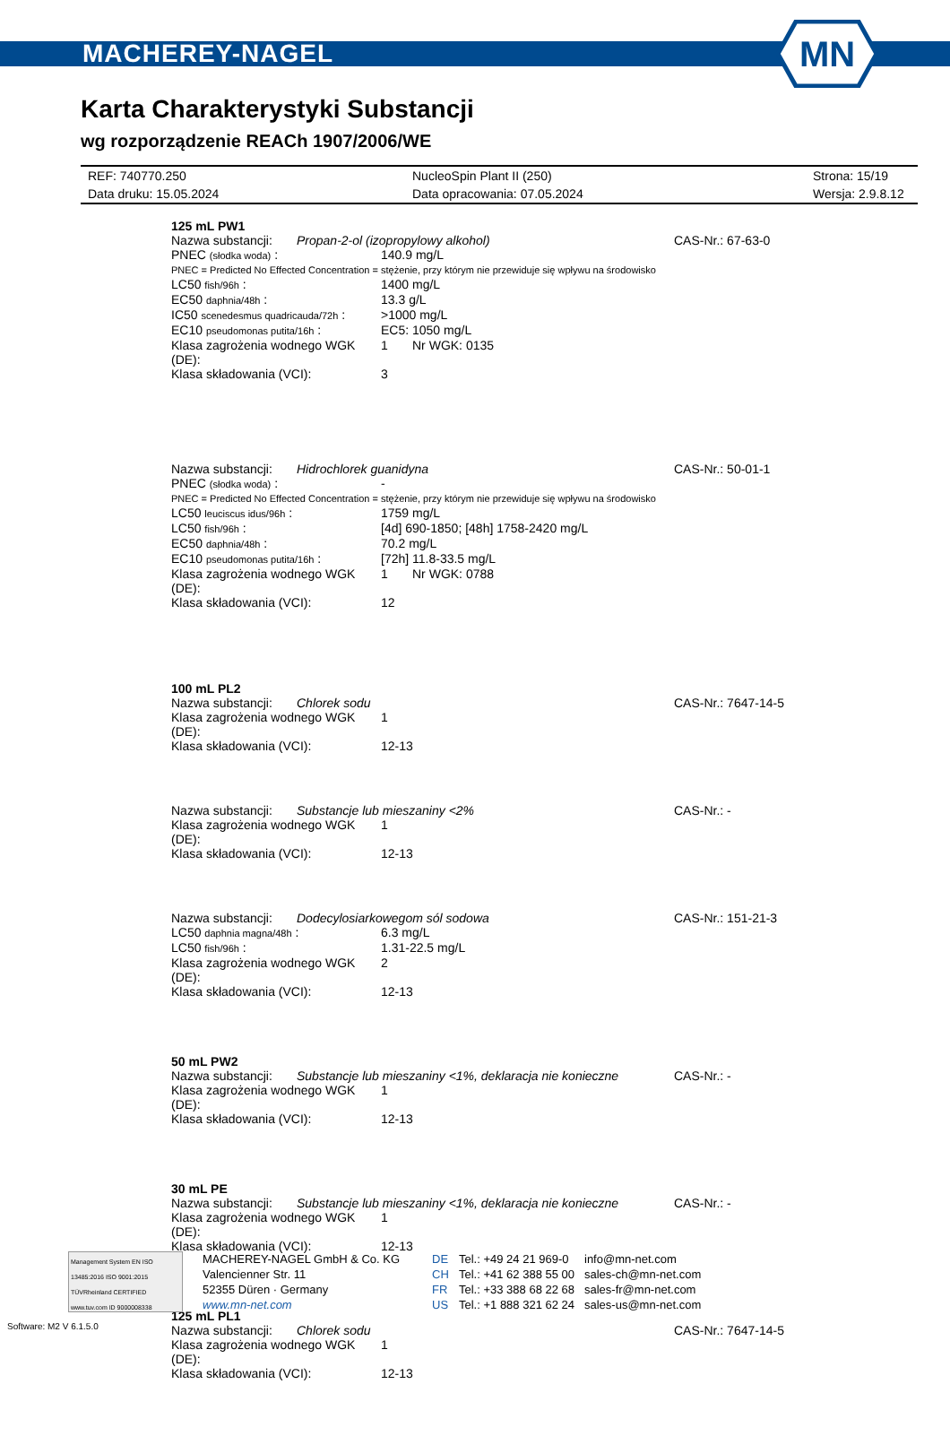MACHEREY-NAGEL
MN
Karta Charakterystyki Substancji
wg rozporządzenie REACh 1907/2006/WE
REF: 740770.250 NucleoSpin Plant II (250) Strona: 15/19
Data druku: 15.05.2024 Data opracowania: 07.05.2024 Wersja: 2.9.8.12
125 mL PW1
Nazwa substancji: Propan-2-ol (izopropylowy alkohol) CAS-Nr.: 67-63-0
PNEC (słodka woda) : 140.9 mg/L
PNEC = Predicted No Effected Concentration = stężenie, przy którym nie przewiduje się wpływu na środowisko
LC50 fish/96h : 1400 mg/L
EC50 daphnia/48h : 13.3 g/L
IC50 scenedesmus quadricauda/72h : >1000 mg/L
EC10 pseudomonas putita/16h : EC5: 1050 mg/L
Klasa zagrożenia wodnego WGK (DE): 1 Nr WGK: 0135
Klasa składowania (VCI): 3
Nazwa substancji: Hidrochlorek guanidyna CAS-Nr.: 50-01-1
PNEC (słodka woda) : -
PNEC = Predicted No Effected Concentration = stężenie, przy którym nie przewiduje się wpływu na środowisko
LC50 leuciscus idus/96h : 1759 mg/L
LC50 fish/96h : [4d] 690-1850; [48h] 1758-2420 mg/L
EC50 daphnia/48h : 70.2 mg/L
EC10 pseudomonas putita/16h : [72h] 11.8-33.5 mg/L
Klasa zagrożenia wodnego WGK (DE): 1 Nr WGK: 0788
Klasa składowania (VCI): 12
100 mL PL2
Nazwa substancji: Chlorek sodu CAS-Nr.: 7647-14-5
Klasa zagrożenia wodnego WGK (DE): 1
Klasa składowania (VCI): 12-13
Nazwa substancji: Substancje lub mieszaniny <2% CAS-Nr.: -
Klasa zagrożenia wodnego WGK (DE): 1
Klasa składowania (VCI): 12-13
Nazwa substancji: Dodecylosiarkowegom sól sodowa CAS-Nr.: 151-21-3
LC50 daphnia magna/48h : 6.3 mg/L
LC50 fish/96h : 1.31-22.5 mg/L
Klasa zagrożenia wodnego WGK (DE): 2
Klasa składowania (VCI): 12-13
50 mL PW2
Nazwa substancji: Substancje lub mieszaniny <1%, deklaracja nie konieczne CAS-Nr.: -
Klasa zagrożenia wodnego WGK (DE): 1
Klasa składowania (VCI): 12-13
30 mL PE
Nazwa substancji: Substancje lub mieszaniny <1%, deklaracja nie konieczne CAS-Nr.: -
Klasa zagrożenia wodnego WGK (DE): 1
Klasa składowania (VCI): 12-13
125 mL PL1
Nazwa substancji: Chlorek sodu CAS-Nr.: 7647-14-5
Klasa zagrożenia wodnego WGK (DE): 1
Klasa składowania (VCI): 12-13
Management System EN ISO 13485:2016 ISO 9001:2015
TÜVRheinland CERTIFIED
www.tuv.com ID 9000008338
MACHEREY-NAGEL GmbH & Co. KG
Valencienner Str. 11
52355 Düren · Germany
www.mn-net.com
DE
CH
FR
US
Tel.: +49 24 21 969-0
Tel.: +41 62 388 55 00
Tel.: +33 388 68 22 68
Tel.: +1 888 321 62 24
info@mn-net.com
sales-ch@mn-net.com
sales-fr@mn-net.com
sales-us@mn-net.com
Software: M2 V 6.1.5.0